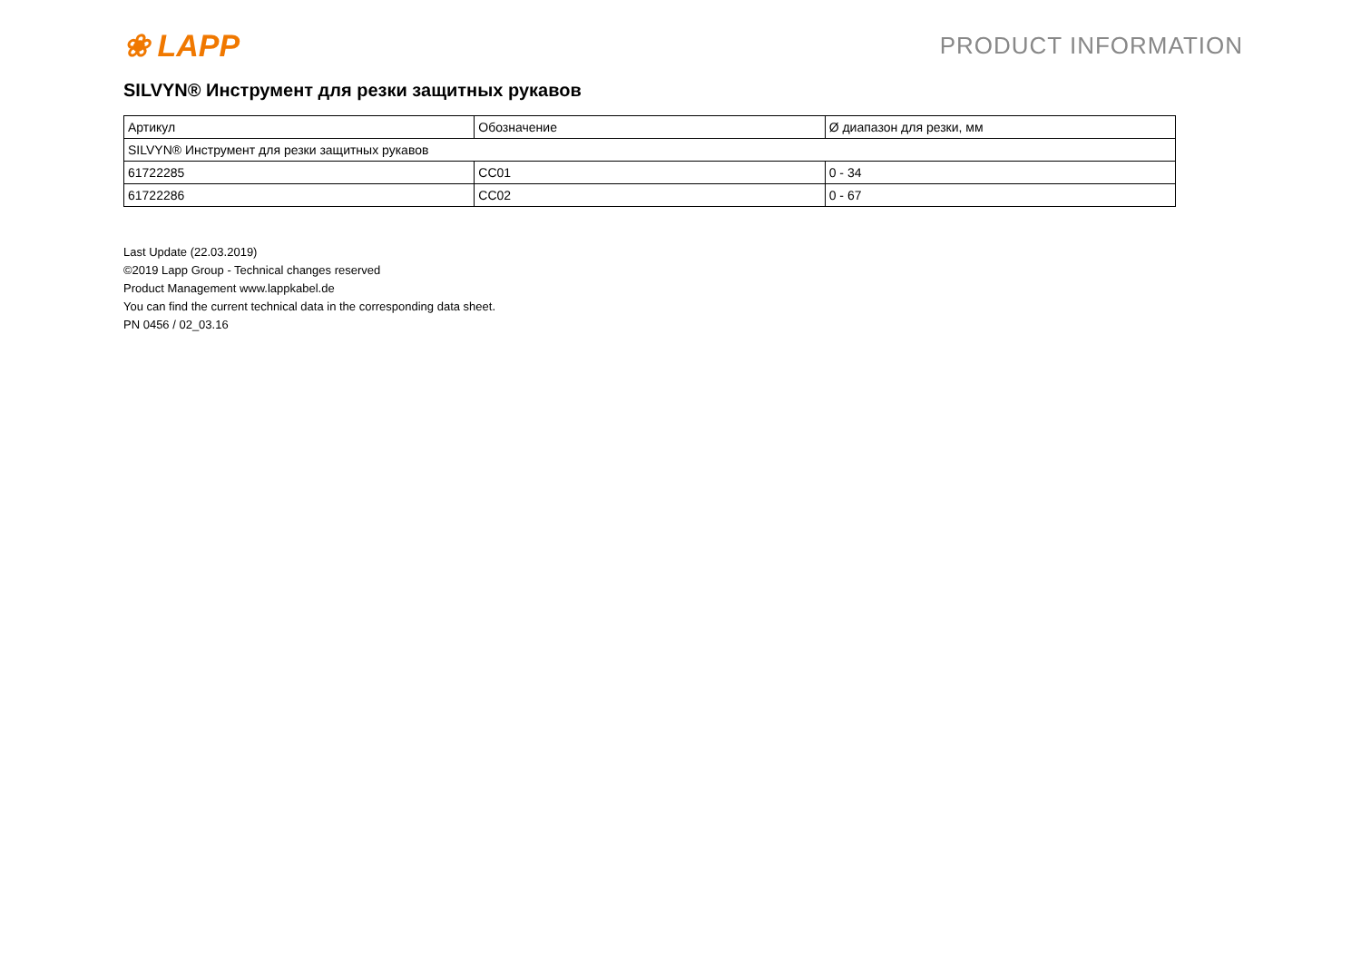❀ LAPP
PRODUCT INFORMATION
SILVYN® Инструмент для резки защитных рукавов
| Артикул | Обозначение | Ø диапазон для резки, мм |
| --- | --- | --- |
| SILVYN® Инструмент для резки защитных рукавов | | |
| 61722285 | CC01 | 0 - 34 |
| 61722286 | CC02 | 0 - 67 |
Last Update (22.03.2019)
©2019 Lapp Group - Technical changes reserved
Product Management www.lappkabel.de
You can find the current technical data in the corresponding data sheet.
PN 0456 / 02_03.16